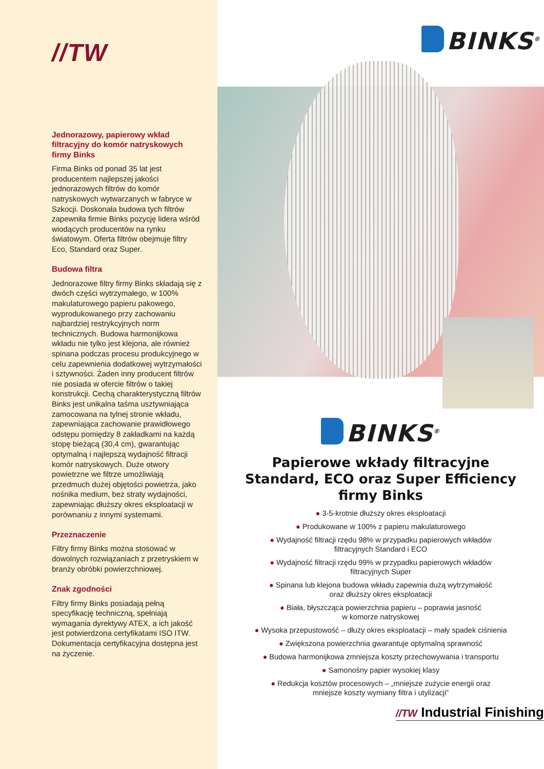//TW
Jednorazowy, papierowy wkład filtracyjny do komór natryskowych firmy Binks
Firma Binks od ponad 35 lat jest producentem najlepszej jakości jednorazowych filtrów do komór natryskowych wytwarzanych w fabryce w Szkocji. Doskonała budowa tych filtrów zapewniła firmie Binks pozycję lidera wśród wiodących producentów na rynku światowym. Oferta filtrów obejmuje filtry Eco, Standard oraz Super.
Budowa filtra
Jednorazowe filtry firmy Binks składają się z dwóch części wytrzymałego, w 100% makulaturowego papieru pakowego, wyprodukowanego przy zachowaniu najbardziej restrykcyjnych norm technicznych. Budowa harmonijkowa wkładu nie tylko jest klejona, ale również spinana podczas procesu produkcyjnego w celu zapewnienia dodatkowej wytrzymałości i sztywności. Żaden inny producent filtrów nie posiada w ofercie filtrów o takiej konstrukcji. Cechą charakterystyczną filtrów Binks jest unikalna taśma usztywniająca zamocowana na tylnej stronie wkładu, zapewniająca zachowanie prawidłowego odstępu pomiędzy 8 zakładkami na każdą stopę bieżącą (30,4 cm), gwarantując optymalną i najlepszą wydajność filtracji komór natryskowych. Duże otwory powietrzne we filtrze umożliwiają przedmuch dużej objętości powietrza, jako nośnika medium, bez straty wydajności, zapewniając dłuższy okres eksploatacji w porównaniu z innymi systemami.
Przeznaczenie
Filtry firmy Binks można stosować w dowolnych rozwiązaniach z przetryskiem w branży obróbki powierzchniowej.
Znak zgodności
Filtry firmy Binks posiadają pełną specyfikację techniczną, spełniają wymagania dyrektywy ATEX, a ich jakość jest potwierdzona certyfikatami ISO ITW. Dokumentacja certyfikacyjna dostępna jest na życzenie.
BINKS<sup>®</sup>
BINKS<sup>®</sup>
Papierowe wkłady filtracyjne
Standard, ECO oraz Super Efficiency
firmy Binks
● 3-5-krotnie dłuższy okres eksploatacji
● Produkowane w 100% z papieru makulaturowego
● Wydajność filtracji rzędu 98% w przypadku papierowych wkładów
filtracyjnych Standard i ECO
● Wydajność filtracji rzędu 99% w przypadku papierowych wkładów
filtracyjnych Super
● Spinana lub klejona budowa wkładu zapewnia dużą wytrzymałość
oraz dłuższy okres eksploatacji
● Biała, błyszcząca powierzchnia papieru – poprawia jasność
w komorze natryskowej
● Wysoka przepustowość – dłuży okres eksploatacji – mały spadek ciśnienia
● Zwiększona powierzchnia gwarantuje optymalną sprawność
● Budowa harmonijkowa zmniejsza koszty przechowywania i transportu
● Samonośny papier wysokiej klasy
● Redukcja kosztów procesowych – „mniejsze zużycie energii oraz
mniejsze koszty wymiany filtra i utylizacji”
//TW Industrial Finishing